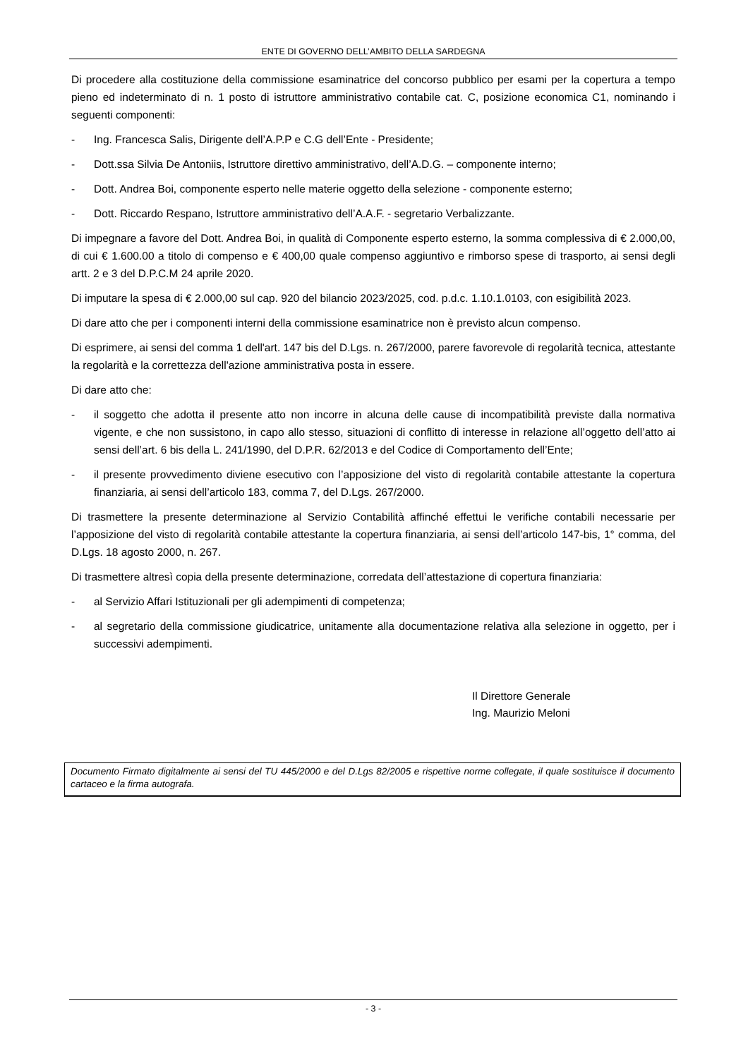ENTE DI GOVERNO DELL’AMBITO DELLA SARDEGNA
Di procedere alla costituzione della commissione esaminatrice del concorso pubblico per esami per la copertura a tempo pieno ed indeterminato di n. 1 posto di istruttore amministrativo contabile cat. C, posizione economica C1, nominando i seguenti componenti:
- Ing. Francesca Salis, Dirigente dell’A.P.P e C.G dell’Ente - Presidente;
- Dott.ssa Silvia De Antoniis, Istruttore direttivo amministrativo, dell’A.D.G. – componente interno;
- Dott. Andrea Boi, componente esperto nelle materie oggetto della selezione - componente esterno;
- Dott. Riccardo Respano, Istruttore amministrativo dell’A.A.F. - segretario Verbalizzante.
Di impegnare a favore del Dott. Andrea Boi, in qualità di Componente esperto esterno, la somma complessiva di € 2.000,00, di cui € 1.600.00 a titolo di compenso e € 400,00 quale compenso aggiuntivo e rimborso spese di trasporto, ai sensi degli artt. 2 e 3 del D.P.C.M 24 aprile 2020.
Di imputare la spesa di € 2.000,00 sul cap. 920 del bilancio 2023/2025, cod. p.d.c. 1.10.1.0103, con esigibilità 2023.
Di dare atto che per i componenti interni della commissione esaminatrice non è previsto alcun compenso.
Di esprimere, ai sensi del comma 1 dell'art. 147 bis del D.Lgs. n. 267/2000, parere favorevole di regolarità tecnica, attestante la regolarità e la correttezza dell'azione amministrativa posta in essere.
Di dare atto che:
- il soggetto che adotta il presente atto non incorre in alcuna delle cause di incompatibilità previste dalla normativa vigente, e che non sussistono, in capo allo stesso, situazioni di conflitto di interesse in relazione all’oggetto dell’atto ai sensi dell’art. 6 bis della L. 241/1990, del D.P.R. 62/2013 e del Codice di Comportamento dell’Ente;
- il presente provvedimento diviene esecutivo con l’apposizione del visto di regolarità contabile attestante la copertura finanziaria, ai sensi dell’articolo 183, comma 7, del D.Lgs. 267/2000.
Di trasmettere la presente determinazione al Servizio Contabilità affinché effettui le verifiche contabili necessarie per l’apposizione del visto di regolarità contabile attestante la copertura finanziaria, ai sensi dell’articolo 147-bis, 1° comma, del D.Lgs. 18 agosto 2000, n. 267.
Di trasmettere altresì copia della presente determinazione, corredata dell’attestazione di copertura finanziaria:
- al Servizio Affari Istituzionali per gli adempimenti di competenza;
- al segretario della commissione giudicatrice, unitamente alla documentazione relativa alla selezione in oggetto, per i successivi adempimenti.
Il Direttore Generale
Ing. Maurizio Meloni
Documento Firmato digitalmente ai sensi del TU 445/2000 e del D.Lgs 82/2005 e rispettive norme collegate, il quale sostituisce il documento cartaceo e la firma autografa.
- 3 -